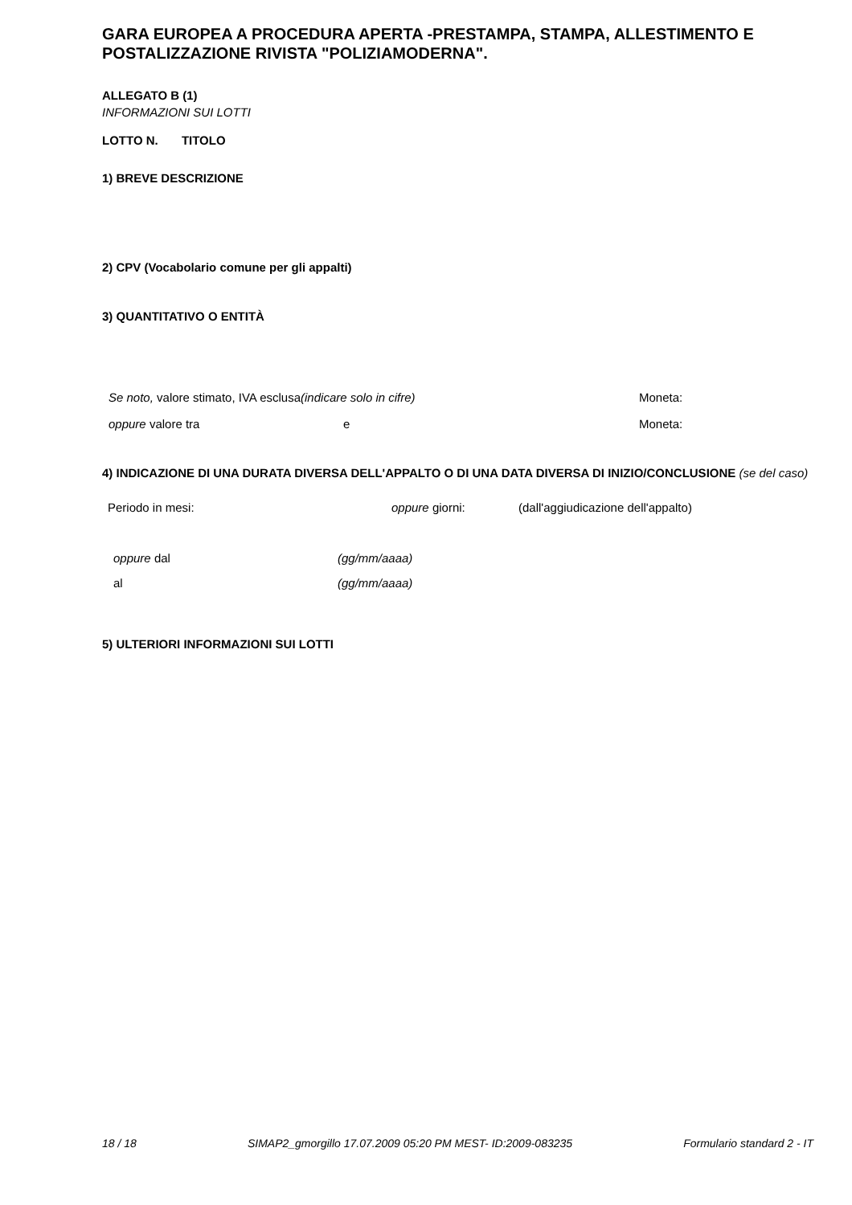GARA EUROPEA A PROCEDURA APERTA -PRESTAMPA, STAMPA, ALLESTIMENTO E POSTALIZZAZIONE RIVISTA "POLIZIAMODERNA".
ALLEGATO B (1)
INFORMAZIONI SUI LOTTI
LOTTO N. TITOLO
1) BREVE DESCRIZIONE
2) CPV (Vocabolario comune per gli appalti)
3) QUANTITATIVO O ENTITÀ
Se noto, valore stimato, IVA esclusa(indicare solo in cifre) Moneta:
oppure valore tra e Moneta:
4) INDICAZIONE DI UNA DURATA DIVERSA DELL'APPALTO O DI UNA DATA DIVERSA DI INIZIO/CONCLUSIONE (se del caso)
Periodo in mesi: oppure giorni: (dall'aggiudicazione dell'appalto)
oppure dal (gg/mm/aaaa)
al (gg/mm/aaaa)
5) ULTERIORI INFORMAZIONI SUI LOTTI
18 / 18 SIMAP2_gmorgillo 17.07.2009 05:20 PM MEST- ID:2009-083235 Formulario standard 2 - IT